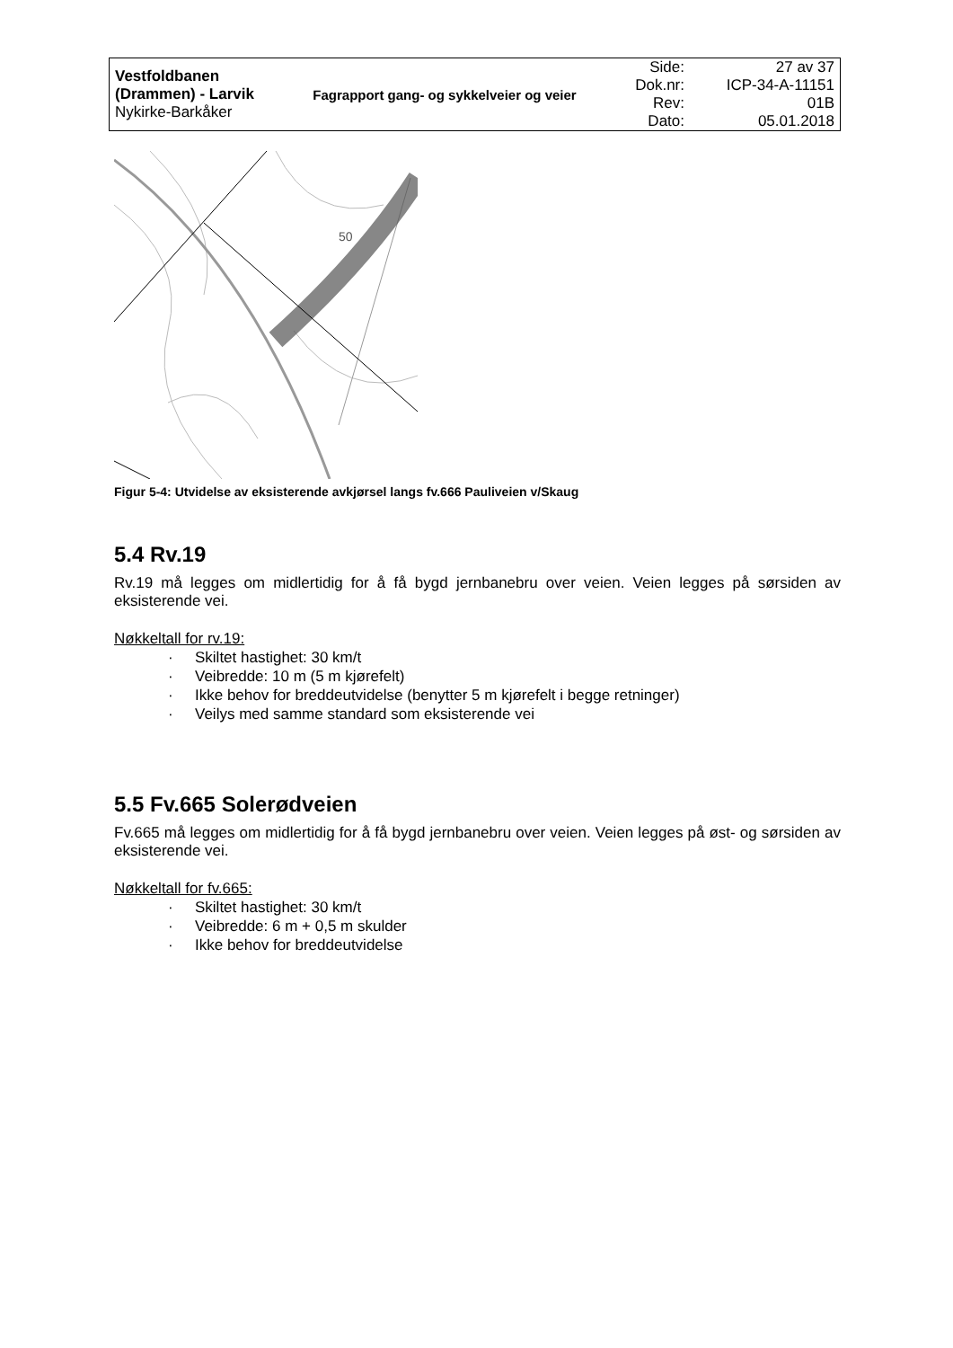| Vestfoldbanen (Drammen) - Larvik Nykirke-Barkåker | Fagrapport gang- og sykkelveier og veier | Side: Dok.nr: Rev: Dato: | 27 av 37 ICP-34-A-11151 01B 05.01.2018 |
50
Figur 5-4: Utvidelse av eksisterende avkjørsel langs fv.666 Pauliveien v/Skaug
5.4 Rv.19
Rv.19 må legges om midlertidig for å få bygd jernbanebru over veien. Veien legges på sørsiden av eksisterende vei.
Nøkkeltall for rv.19:
· Skiltet hastighet: 30 km/t
· Veibredde: 10 m (5 m kjørefelt)
· Ikke behov for breddeutvidelse (benytter 5 m kjørefelt i begge retninger)
· Veilys med samme standard som eksisterende vei
5.5 Fv.665 Solerødveien
Fv.665 må legges om midlertidig for å få bygd jernbanebru over veien. Veien legges på øst- og sørsiden av eksisterende vei.
Nøkkeltall for fv.665:
· Skiltet hastighet: 30 km/t
· Veibredde: 6 m + 0,5 m skulder
· Ikke behov for breddeutvidelse